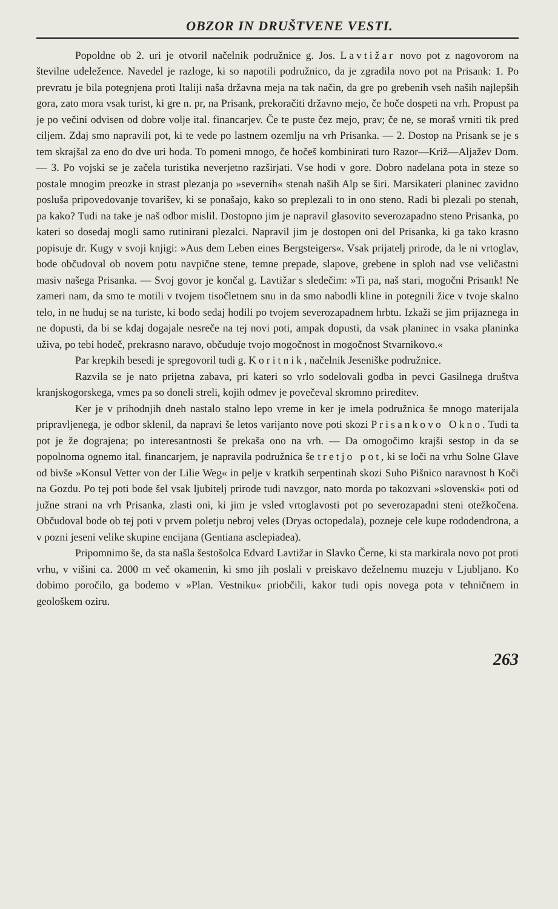OBZOR IN DRUŠTVENE VESTI.
Popoldne ob 2. uri je otvoril načelnik podružnice g. Jos. Lavtižar novo pot z nagovorom na številne udeležence. Navedel je razloge, ki so napotili podružnico, da je zgradila novo pot na Prisank: 1. Po prevratu je bila potegnjena proti Italiji naša državna meja na tak način, da gre po grebenih vseh naših najlepših gora, zato mora vsak turist, ki gre n. pr, na Prisank, prekoračiti državno mejo, če hoče dospeti na vrh. Propust pa je po večini odvisen od dobre volje ital. financarjev. Če te puste čez mejo, prav; če ne, se moraš vrniti tik pred ciljem. Zdaj smo napravili pot, ki te vede po lastnem ozemlju na vrh Prisanka. — 2. Dostop na Prisank se je s tem skrajšal za eno do dve uri hoda. To pomeni mnogo, če hočeš kombinirati turo Razor—Križ—Aljažev Dom. — 3. Po vojski se je začela turistika neverjetno razširjati. Vse hodi v gore. Dobro nadelana pota in steze so postale mnogim preozke in strast plezanja po »severnih« stenah naših Alp se širi. Marsikateri planinec zavidno posluša pripovedovanje tovarišev, ki se ponašajo, kako so preplezali to in ono steno. Radi bi plezali po stenah, pa kako? Tudi na take je naš odbor mislil. Dostopno jim je napravil glasovito severozapadno steno Prisanka, po kateri so dosedaj mogli samo rutinirani plezalci. Napravil jim je dostopen oni del Prisanka, ki ga tako krasno popisuje dr. Kugy v svoji knjigi: »Aus dem Leben eines Bergsteigers«. Vsak prijatelj prirode, da le ni vrtoglav, bode občudoval ob novem potu navpične stene, temne prepade, slapove, grebene in sploh nad vse veličastni masiv našega Prisanka. — Svoj govor je končal g. Lavtižar s sledečim: »Ti pa, naš stari, mogočni Prisank! Ne zameri nam, da smo te motili v tvojem tisočletnem snu in da smo nabodli kline in potegnili žice v tvoje skalno telo, in ne huduj se na turiste, ki bodo sedaj hodili po tvojem severozapadnem hrbtu. Izkaži se jim prijaznega in ne dopusti, da bi se kdaj dogajale nesreče na tej novi poti, ampak dopusti, da vsak planinec in vsaka planinka uživa, po tebi hodeč, prekrasno naravo, občuduje tvojo mogočnost in mogočnost Stvarnikovo.«
Par krepkih besedi je spregovoril tudi g. Koritnik, načelnik Jeseniške podružnice.
Razvila se je nato prijetna zabava, pri kateri so vrlo sodelovali godba in pevci Gasilnega društva kranjskogorskega, vmes pa so doneli streli, kojih odmev je povečeval skromno prireditev.
Ker je v prihodnjih dneh nastalo stalno lepo vreme in ker je imela podružnica še mnogo materijala pripravljenega, je odbor sklenil, da napravi še letos varijanto nove poti skozi Prisankovo Okno. Tudi ta pot je že dograjena; po interesantnosti še prekaša ono na vrh. — Da omogočimo krajši sestop in da se popolnoma ognemo ital. financarjem, je napravila podružnica še tretjo pot, ki se loči na vrhu Solne Glave od bivše »Konsul Vetter von der Lilie Weg« in pelje v kratkih serpentinah skozi Suho Pišnico naravnost h Koči na Gozdu. Po tej poti bode šel vsak ljubitelj prirode tudi navzgor, nato morda po takozvani »slovenski« poti od južne strani na vrh Prisanka, zlasti oni, ki jim je vsled vrtoglavosti pot po severozapadni steni otežkočena. Občudoval bode ob tej poti v prvem poletju nebroj veles (Dryas octopedala), pozneje cele kupe rododendrona, a v pozni jeseni velike skupine encijana (Gentiana asclepiadea).
Pripomnimo še, da sta našla šestošolca Edvard Lavtižar in Slavko Černe, ki sta markirala novo pot proti vrhu, v višini ca. 2000 m več okamenin, ki smo jih poslali v preiskavo deželnemu muzeju v Ljubljano. Ko dobimo poročilo, ga bodemo v »Plan. Vestniku« priobčili, kakor tudi opis novega pota v tehničnem in geološkem oziru.
263